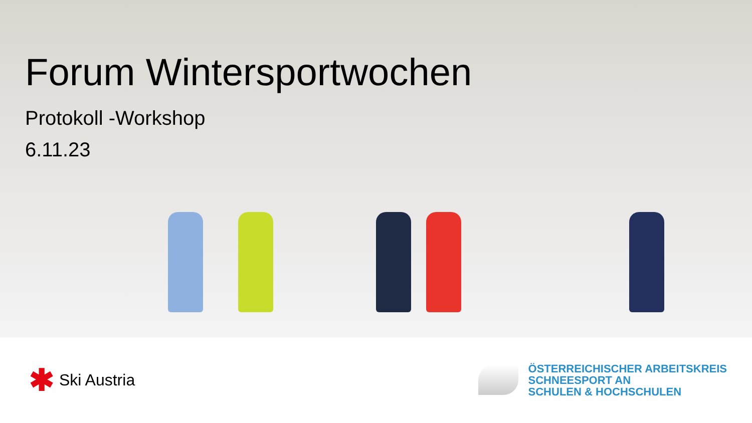Forum Wintersportwochen
Protokoll -Workshop
6.11.23
✱ Ski Austria
ÖSTERREICHISCHER ARBEITSKREIS
SCHNEESPORT AN
SCHULEN & HOCHSCHULEN